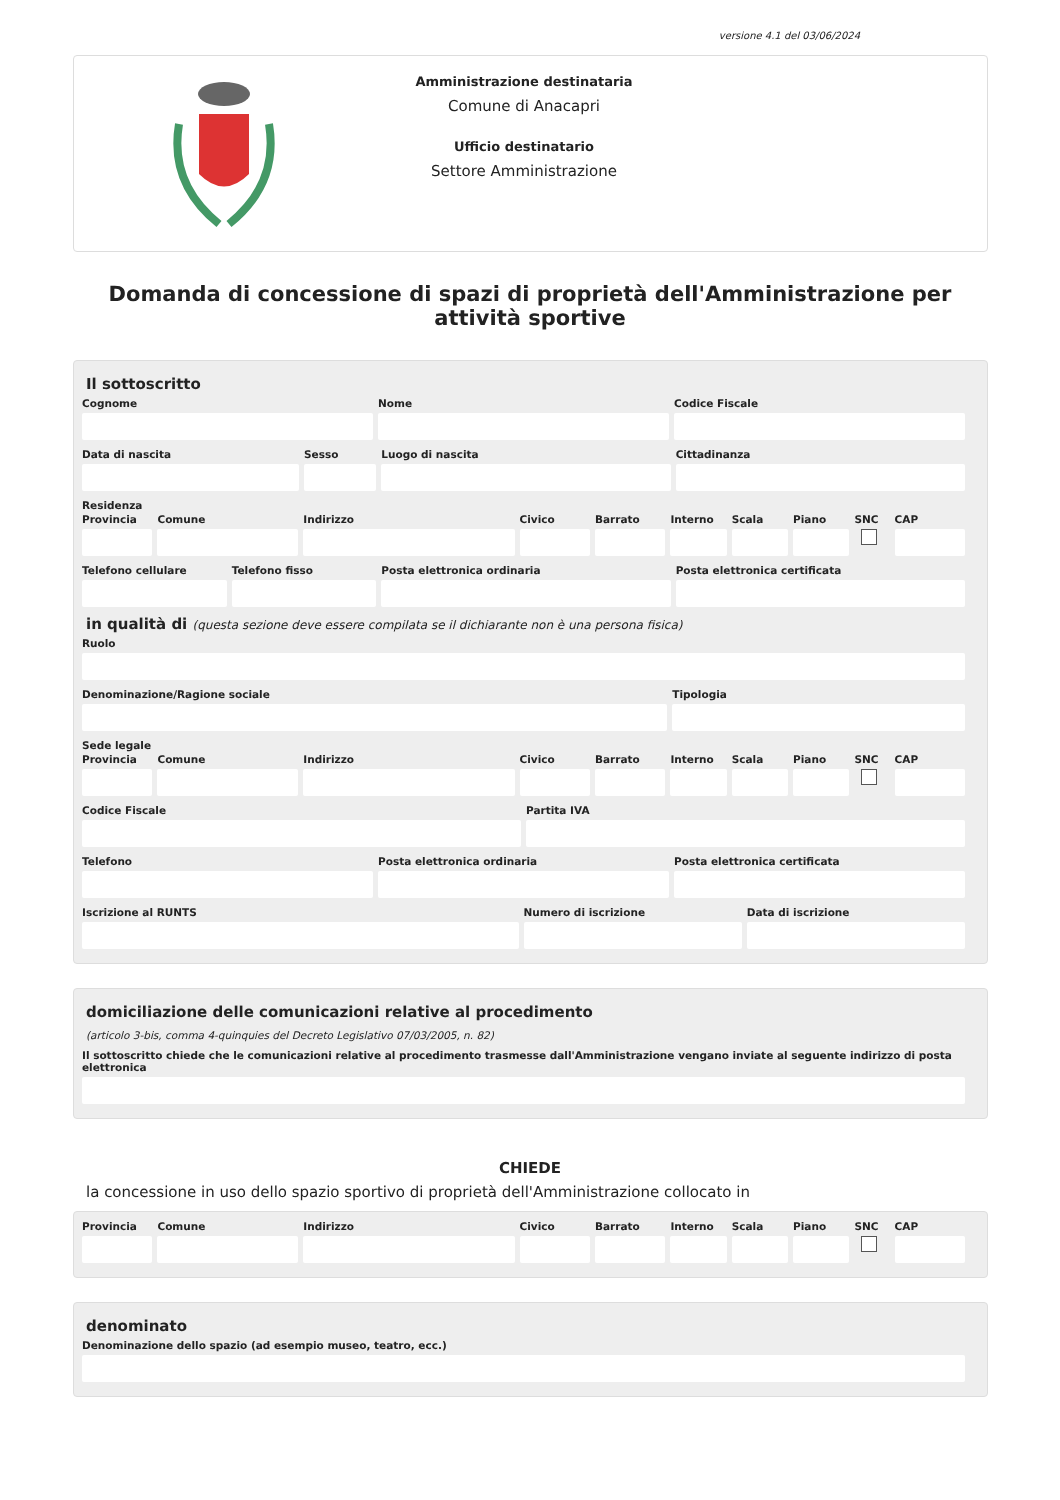versione 4.1 del 03/06/2024
Amministrazione destinataria
Comune di Anacapri
Ufficio destinatario
Settore Amministrazione
Domanda di concessione di spazi di proprietà dell'Amministrazione per attività sportive
Il sottoscritto
Cognome Nome Codice Fiscale
Data di nascita Sesso Luogo di nascita Cittadinanza
Residenza
Provincia Comune Indirizzo Civico Barrato Interno Scala Piano SNC CAP
Telefono cellulare Telefono fisso Posta elettronica ordinaria Posta elettronica certificata
in qualità di (questa sezione deve essere compilata se il dichiarante non è una persona fisica)
Ruolo
Denominazione/Ragione sociale Tipologia
Sede legale
Provincia Comune Indirizzo Civico Barrato Interno Scala Piano SNC CAP
Codice Fiscale Partita IVA
Telefono Posta elettronica ordinaria Posta elettronica certificata
Iscrizione al RUNTS Numero di iscrizione Data di iscrizione
domiciliazione delle comunicazioni relative al procedimento
(articolo 3-bis, comma 4-quinquies del Decreto Legislativo 07/03/2005, n. 82)
Il sottoscritto chiede che le comunicazioni relative al procedimento trasmesse dall'Amministrazione vengano inviate al seguente indirizzo di posta elettronica
CHIEDE
la concessione in uso dello spazio sportivo di proprietà dell'Amministrazione collocato in
Provincia Comune Indirizzo Civico Barrato Interno Scala Piano SNC CAP
denominato
Denominazione dello spazio (ad esempio museo, teatro, ecc.)